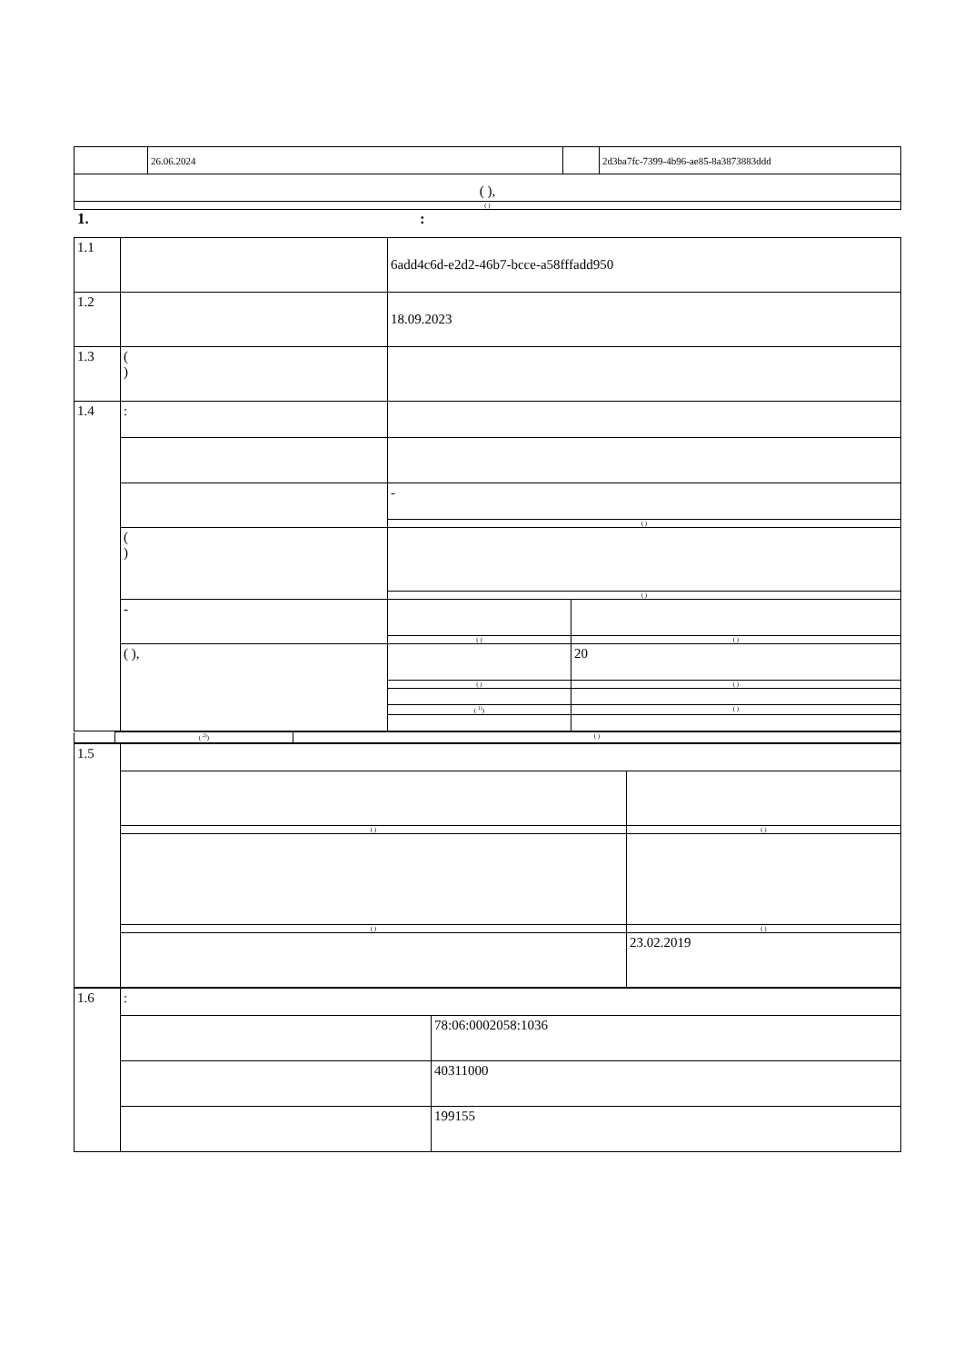| | 26.06.2024 | | 2d3ba7fc-7399-4b96-ae85-8a3873883ddd |
| ( ), | | | |
| ( ) | | | |
1. :
| 1.1 | | 6add4c6d-e2d2-46b7-bcce-a58fffadd950 | |
| 1.2 | | 18.09.2023 | |
| 1.3 | ( ) | | |
| 1.4 | : | | |
| | | - | |
| | | ( ) | |
| | ( ) | | |
| | | ( ) | |
| | - | | |
| | | ( ) | ( ) |
| | ( ), | | 20 |
| | | ( ) | ( ) |
| | | ( <sup>1)</sup>) | ( ) |
| | ( <sup>2)</sup>) | ( ) |
| 1.5 | | |
| | ( ) | ( ) |
| | ( ) | ( ) |
| | | 23.02.2019 |
| 1.6 | : | |
| | | 78:06:0002058:1036 |
| | | 40311000 |
| | | 199155 |